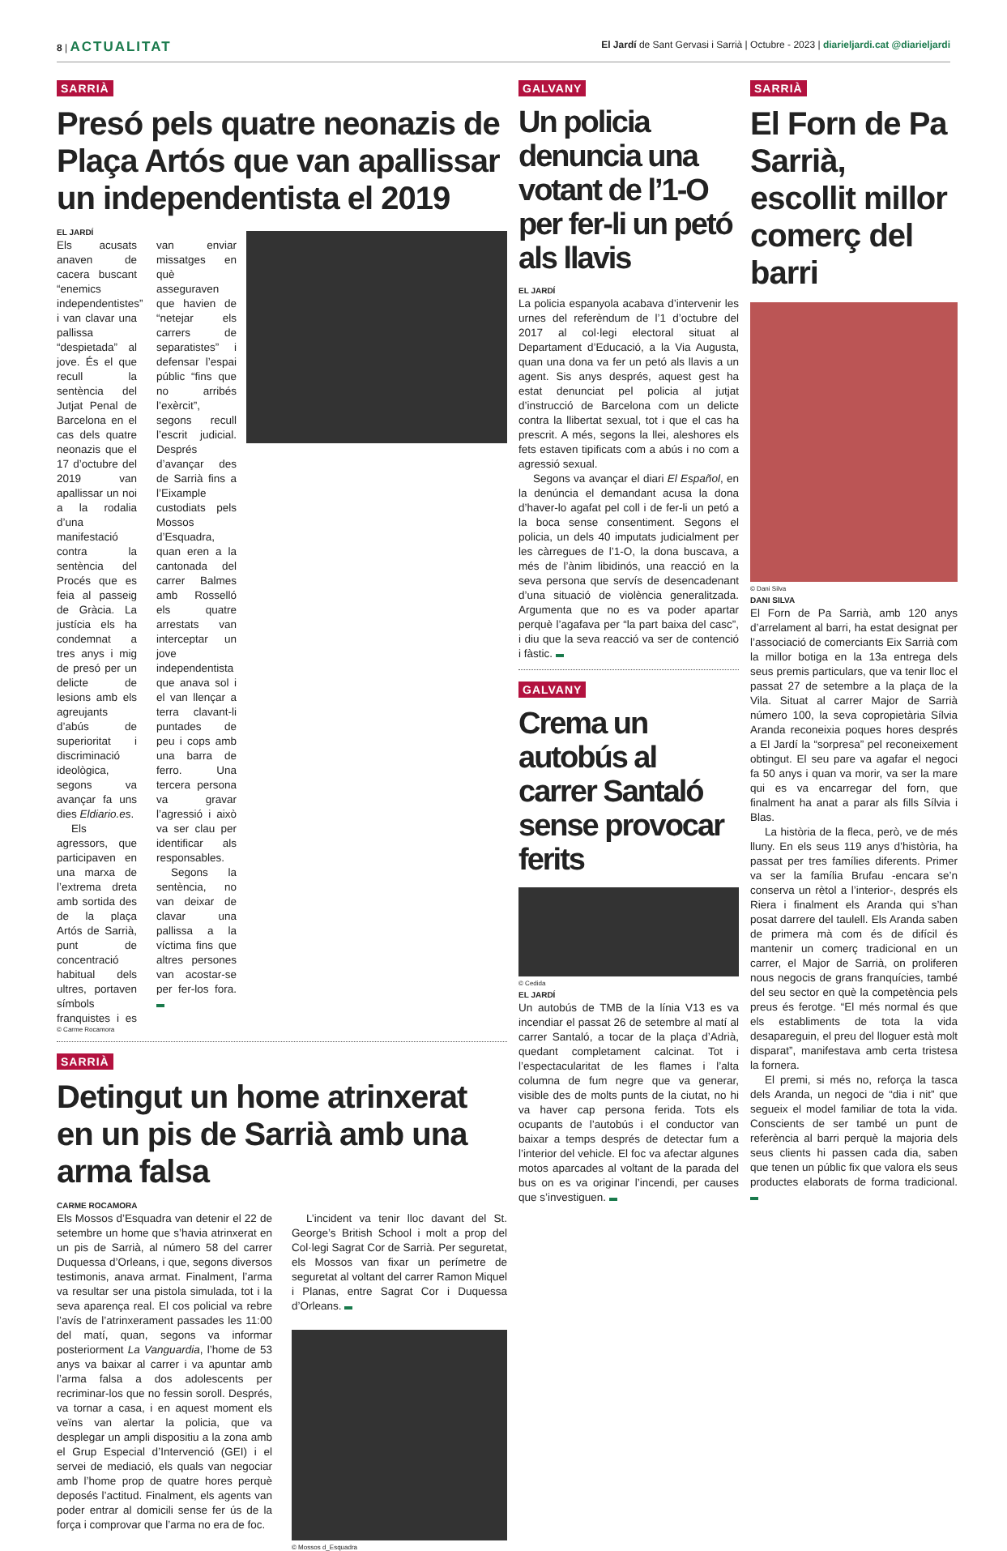8 | ACTUALITAT
El Jardí de Sant Gervasi i Sarrià | Octubre - 2023 | diarieljardi.cat @diarieljardi
SARRIÀ
Presó pels quatre neonazis de Plaça Artós que van apallissar un independentista el 2019
EL JARDÍ
Els acusats anaven de cacera buscant “enemics independentistes” i van clavar una pallissa “despietada” al jove. És el que recull la sentència del Jutjat Penal de Barcelona en el cas dels quatre neonazis que el 17 d’octubre del 2019 van apallissar un noi a la rodalia d’una manifestació contra la sentència del Procés que es feia al passeig de Gràcia. La justícia els ha condemnat a tres anys i mig de presó per un delicte de lesions amb els agreujants d’abús de superioritat i discriminació ideològica, segons va avançar fa uns dies Eldiario.es.
Els agressors, que participaven en una marxa de l’extrema dreta amb sortida des de la plaça Artós de Sarrià, punt de concentració habitual dels ultres, portaven símbols franquistes i es van enviar missatges en què asseguraven que havien de “netejar els carrers de separatistes” i defensar l’espai públic “fins que no arribés l’exèrcit”, segons recull l’escrit judicial. Després d’avançar des de Sarrià fins a l’Eixample custodiats pels Mossos d’Esquadra, quan eren a la cantonada del carrer Balmes amb Rosselló els quatre arrestats van interceptar un jove independentista que anava sol i el van llençar a terra clavant-li puntades de peu i cops amb una barra de ferro. Una tercera persona va gravar l’agressió i això va ser clau per identificar als responsables.
Segons la sentència, no van deixar de clavar una pallissa a la víctima fins que altres persones van acostar-se per fer-los fora.
© Carme Rocamora
SARRIÀ
Detingut un home atrinxerat en un pis de Sarrià amb una arma falsa
CARME ROCAMORA
Els Mossos d’Esquadra van detenir el 22 de setembre un home que s’havia atrinxerat en un pis de Sarrià, al número 58 del carrer Duquessa d’Orleans, i que, segons diversos testimonis, anava armat. Finalment, l’arma va resultar ser una pistola simulada, tot i la seva aparença real. El cos policial va rebre l’avís de l’atrinxerament passades les 11:00 del matí, quan, segons va informar posteriorment La Vanguardia, l’home de 53 anys va baixar al carrer i va apuntar amb l’arma falsa a dos adolescents per recriminar-los que no fessin soroll. Després, va tornar a casa, i en aquest moment els veïns van alertar la policia, que va desplegar un ampli dispositiu a la zona amb el Grup Especial d’Intervenció (GEI) i el servei de mediació, els quals van negociar amb l’home prop de quatre hores perquè deposés l’actitud. Finalment, els agents van poder entrar al domicili sense fer ús de la força i comprovar que l’arma no era de foc.
L’incident va tenir lloc davant del St. George’s British School i molt a prop del Col·legi Sagrat Cor de Sarrià. Per seguretat, els Mossos van fixar un perímetre de seguretat al voltant del carrer Ramon Miquel i Planas, entre Sagrat Cor i Duquessa d’Orleans.
© Mossos d_Esquadra
GALVANY
Un policia denuncia una votant de l’1-O per fer-li un petó als llavis
EL JARDÍ
La policia espanyola acabava d’intervenir les urnes del referèndum de l’1 d’octubre del 2017 al col·legi electoral situat al Departament d’Educació, a la Via Augusta, quan una dona va fer un petó als llavis a un agent. Sis anys després, aquest gest ha estat denunciat pel policia al jutjat d’instrucció de Barcelona com un delicte contra la llibertat sexual, tot i que el cas ha prescrit. A més, segons la llei, aleshores els fets estaven tipificats com a abús i no com a agressió sexual.
Segons va avançar el diari El Español, en la denúncia el demandant acusa la dona d’haver-lo agafat pel coll i de fer-li un petó a la boca sense consentiment. Segons el policia, un dels 40 imputats judicialment per les càrregues de l’1-O, la dona buscava, a més de l’ànim libidinós, una reacció en la seva persona que servís de desencadenant d’una situació de violència generalitzada. Argumenta que no es va poder apartar perquè l’agafava per “la part baixa del casc”, i diu que la seva reacció va ser de contenció i fàstic.
GALVANY
Crema un autobús al carrer Santaló sense provocar ferits
© Cedida
EL JARDÍ
Un autobús de TMB de la línia V13 es va incendiar el passat 26 de setembre al matí al carrer Santaló, a tocar de la plaça d’Adrià, quedant completament calcinat. Tot i l’espectacularitat de les flames i l’alta columna de fum negre que va generar, visible des de molts punts de la ciutat, no hi va haver cap persona ferida. Tots els ocupants de l’autobús i el conductor van baixar a temps després de detectar fum a l’interior del vehicle. El foc va afectar algunes motos aparcades al voltant de la parada del bus on es va originar l’incendi, per causes que s’investiguen.
SARRIÀ
El Forn de Pa Sarrià, escollit millor comerç del barri
© Dani Silva
DANI SILVA
El Forn de Pa Sarrià, amb 120 anys d’arrelament al barri, ha estat designat per l’associació de comerciants Eix Sarrià com la millor botiga en la 13a entrega dels seus premis particulars, que va tenir lloc el passat 27 de setembre a la plaça de la Vila. Situat al carrer Major de Sarrià número 100, la seva copropietària Sílvia Aranda reconeixia poques hores després a El Jardí la “sorpresa” pel reconeixement obtingut. El seu pare va agafar el negoci fa 50 anys i quan va morir, va ser la mare qui es va encarregar del forn, que finalment ha anat a parar als fills Sílvia i Blas.
La història de la fleca, però, ve de més lluny. En els seus 119 anys d’història, ha passat per tres famílies diferents. Primer va ser la família Brufau -encara se’n conserva un rètol a l’interior-, després els Riera i finalment els Aranda qui s’han posat darrere del taulell. Els Aranda saben de primera mà com és de difícil és mantenir un comerç tradicional en un carrer, el Major de Sarrià, on proliferen nous negocis de grans franquícies, també del seu sector en què la competència pels preus és ferotge. “El més normal és que els establiments de tota la vida desapareguin, el preu del lloguer està molt disparat”, manifestava amb certa tristesa la fornera.
El premi, si més no, reforça la tasca dels Aranda, un negoci de “dia i nit” que segueix el model familiar de tota la vida. Conscients de ser també un punt de referència al barri perquè la majoria dels seus clients hi passen cada dia, saben que tenen un públic fix que valora els seus productes elaborats de forma tradicional.